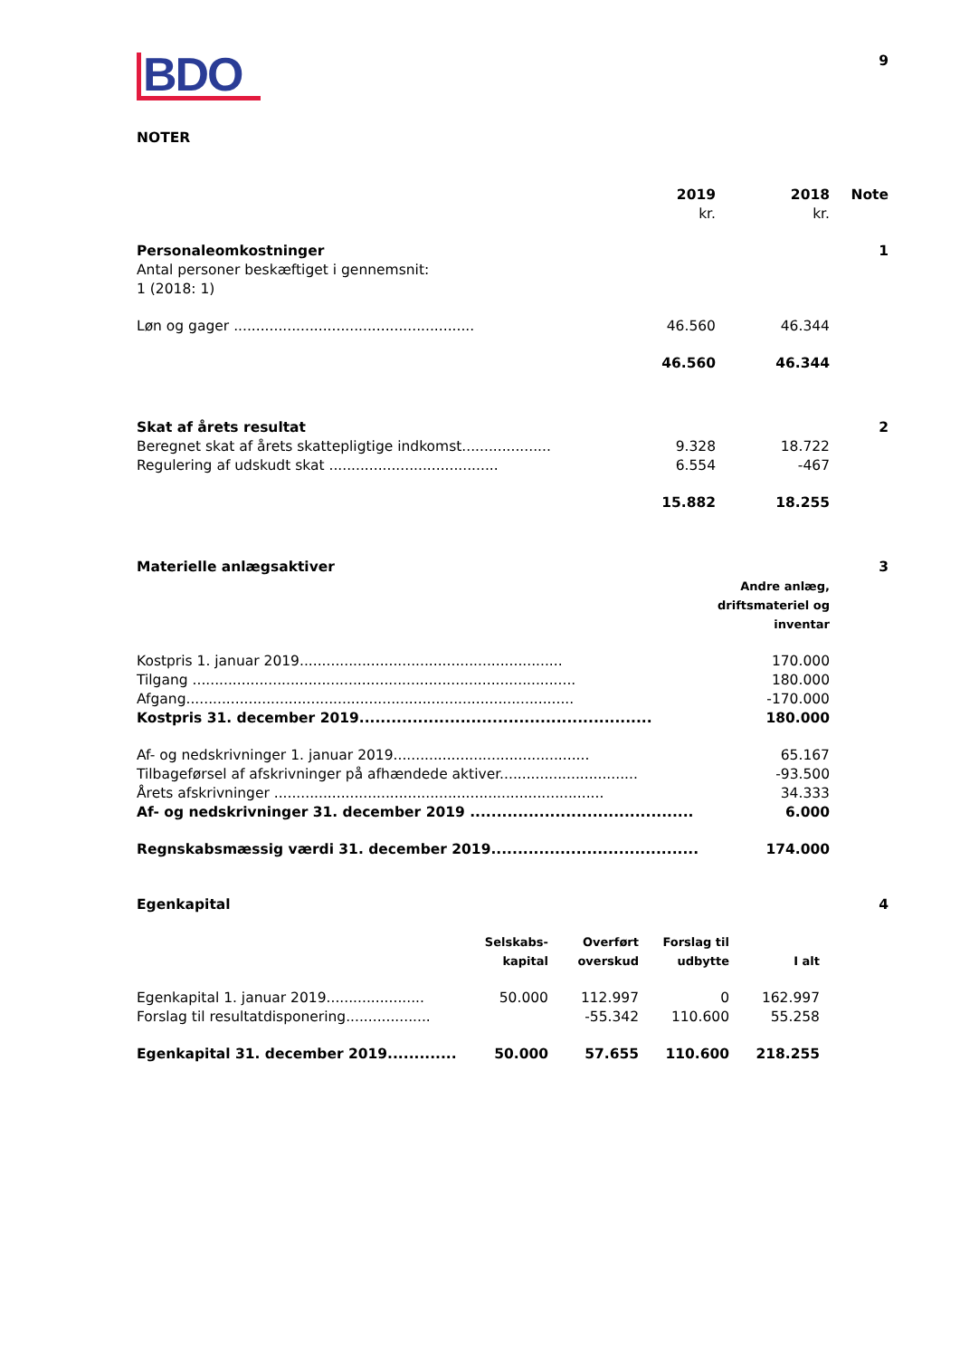BDO
9
NOTER
| | 2019 kr. | 2018 kr. | Note |
| Personaleomkostninger | | | 1 |
| Antal personer beskæftiget i gennemsnit: 1 (2018: 1) | | | |
| Løn og gager ...................................................... | 46.560 | 46.344 | |
| | 46.560 | 46.344 | |
| Skat af årets resultat | | | 2 |
| Beregnet skat af årets skattepligtige indkomst.................... | 9.328 | 18.722 | |
| Regulering af udskudt skat ...................................... | 6.554 | -467 | |
| | 15.882 | 18.255 | |
| Materielle anlægsaktiver | | 3 |
| | Andre anlæg, driftsmateriel og inventar | |
| Kostpris 1. januar 2019........................................................... | 170.000 | |
| Tilgang ...................................................................................... | 180.000 | |
| Afgang....................................................................................... | -170.000 | |
| Kostpris 31. december 2019....................................................... | 180.000 | |
| Af- og nedskrivninger 1. januar 2019............................................ | 65.167 | |
| Tilbageførsel af afskrivninger på afhændede aktiver............................... | -93.500 | |
| Årets afskrivninger .......................................................................... | 34.333 | |
| Af- og nedskrivninger 31. december 2019 .......................................... | 6.000 | |
| Regnskabsmæssig værdi 31. december 2019....................................... | 174.000 | |
| Egenkapital | | | | | 4 |
| | Selskabs- kapital | Overført overskud | Forslag til udbytte | I alt | |
| Egenkapital 1. januar 2019...................... | 50.000 | 112.997 | 0 | 162.997 | |
| Forslag til resultatdisponering................... | | -55.342 | 110.600 | 55.258 | |
| Egenkapital 31. december 2019............. | 50.000 | 57.655 | 110.600 | 218.255 | |